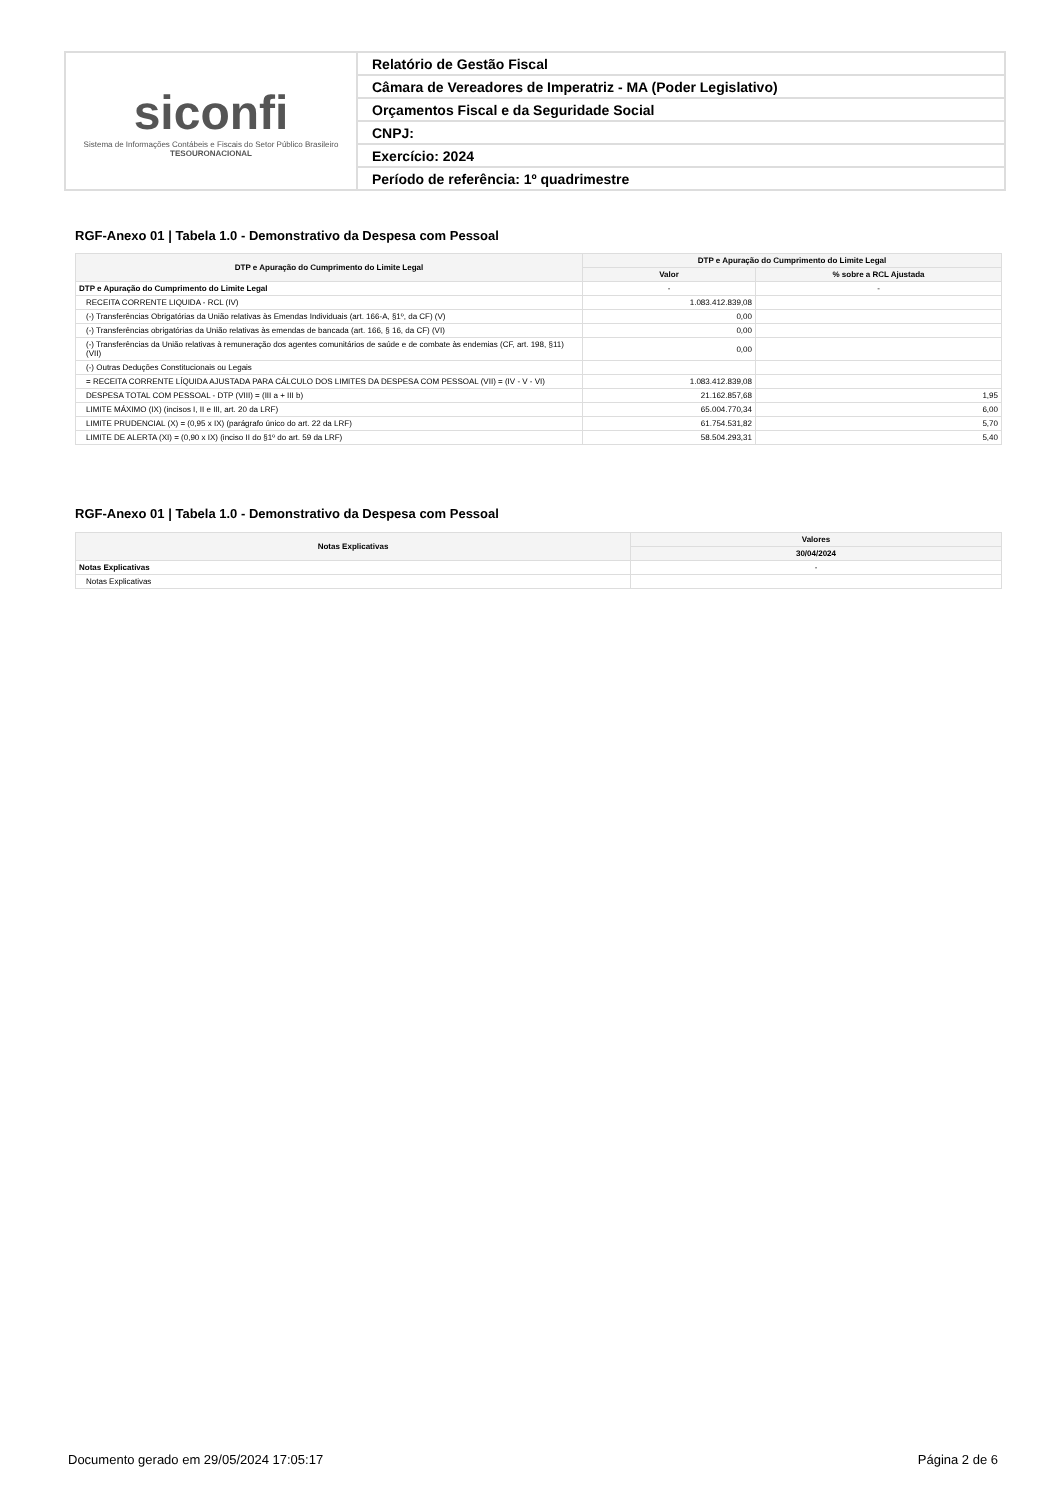siconfi
Sistema de Informações Contábeis e Fiscais do Setor Público Brasileiro
TESOURONACIONAL
Relatório de Gestão Fiscal
Câmara de Vereadores de Imperatriz - MA (Poder Legislativo)
Orçamentos Fiscal e da Seguridade Social
CNPJ:
Exercício: 2024
Período de referência: 1º quadrimestre
RGF-Anexo 01 | Tabela 1.0 - Demonstrativo da Despesa com Pessoal
| DTP e Apuração do Cumprimento do Limite Legal | DTP e Apuração do Cumprimento do Limite Legal | |
| --- | --- | --- |
| | Valor | % sobre a RCL Ajustada |
| DTP e Apuração do Cumprimento do Limite Legal | - | - |
| RECEITA CORRENTE LIQUIDA - RCL (IV) | 1.083.412.839,08 | |
| (-) Transferências Obrigatórias da União relativas às Emendas Individuais (art. 166-A, §1º, da CF) (V) | 0,00 | |
| (-) Transferências obrigatórias da União relativas às emendas de bancada (art. 166, § 16, da CF) (VI) | 0,00 | |
| (-) Transferências da União relativas à remuneração dos agentes comunitários de saúde e de combate às endemias (CF, art. 198, §11) (VII) | 0,00 | |
| (-) Outras Deduções Constitucionais ou Legais | | |
| = RECEITA CORRENTE LÍQUIDA AJUSTADA PARA CÁLCULO DOS LIMITES DA DESPESA COM PESSOAL (VII) = (IV - V - VI) | 1.083.412.839,08 | |
| DESPESA TOTAL COM PESSOAL - DTP (VIII) = (III a + III b) | 21.162.857,68 | 1,95 |
| LIMITE MÁXIMO (IX) (incisos I, II e III, art. 20 da LRF) | 65.004.770,34 | 6,00 |
| LIMITE PRUDENCIAL (X) = (0,95 x IX) (parágrafo único do art. 22 da LRF) | 61.754.531,82 | 5,70 |
| LIMITE DE ALERTA (XI) = (0,90 x IX) (inciso II do §1º do art. 59 da LRF) | 58.504.293,31 | 5,40 |
RGF-Anexo 01 | Tabela 1.0 - Demonstrativo da Despesa com Pessoal
| Notas Explicativas | Valores |
| --- | --- |
| | 30/04/2024 |
| Notas Explicativas | - |
| Notas Explicativas | |
Documento gerado em 29/05/2024 17:05:17 Página 2 de 6